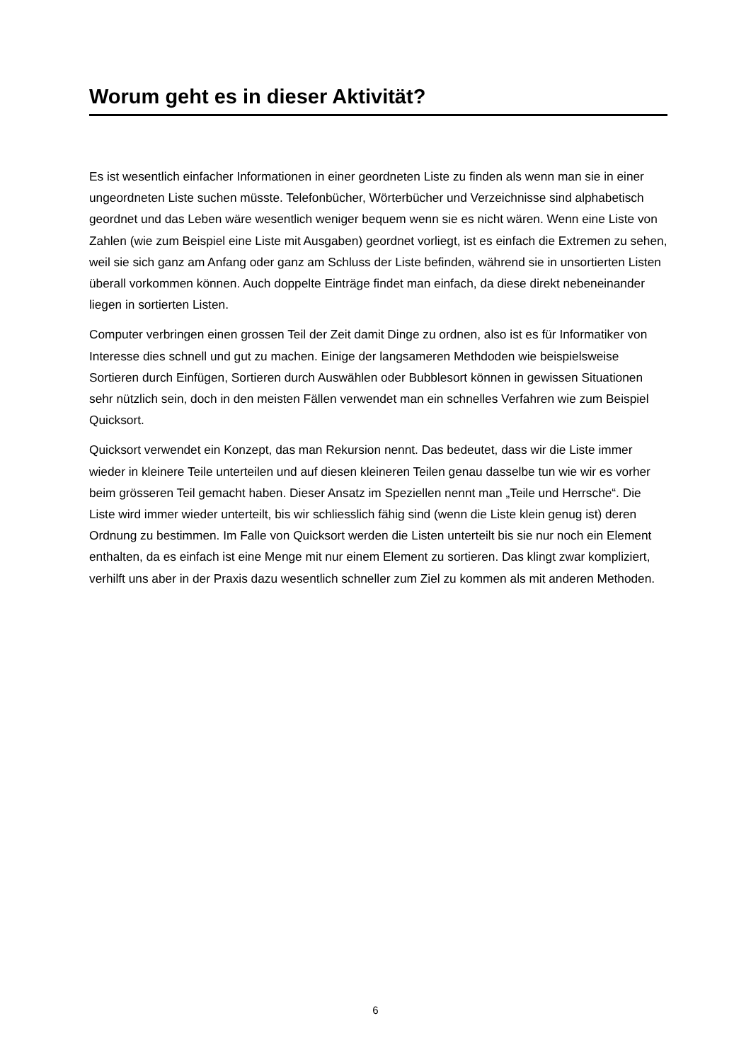Worum geht es in dieser Aktivität?
Es ist wesentlich einfacher Informationen in einer geordneten Liste zu finden als wenn man sie in einer ungeordneten Liste suchen müsste. Telefonbücher, Wörterbücher und Verzeichnisse sind alphabetisch geordnet und das Leben wäre wesentlich weniger bequem wenn sie es nicht wären. Wenn eine Liste von Zahlen (wie zum Beispiel eine Liste mit Ausgaben) geordnet vorliegt, ist es einfach die Extremen zu sehen, weil sie sich ganz am Anfang oder ganz am Schluss der Liste befinden, während sie in unsortierten Listen überall vorkommen können. Auch doppelte Einträge findet man einfach, da diese direkt nebeneinander liegen in sortierten Listen.
Computer verbringen einen grossen Teil der Zeit damit Dinge zu ordnen, also ist es für Informatiker von Interesse dies schnell und gut zu machen. Einige der langsameren Methdoden wie beispielsweise Sortieren durch Einfügen, Sortieren durch Auswählen oder Bubblesort können in gewissen Situationen sehr nützlich sein, doch in den meisten Fällen verwendet man ein schnelles Verfahren wie zum Beispiel Quicksort.
Quicksort verwendet ein Konzept, das man Rekursion nennt. Das bedeutet, dass wir die Liste immer wieder in kleinere Teile unterteilen und auf diesen kleineren Teilen genau dasselbe tun wie wir es vorher beim grösseren Teil gemacht haben. Dieser Ansatz im Speziellen nennt man „Teile und Herrsche“. Die Liste wird immer wieder unterteilt, bis wir schliesslich fähig sind (wenn die Liste klein genug ist) deren Ordnung zu bestimmen. Im Falle von Quicksort werden die Listen unterteilt bis sie nur noch ein Element enthalten, da es einfach ist eine Menge mit nur einem Element zu sortieren. Das klingt zwar kompliziert, verhilft uns aber in der Praxis dazu wesentlich schneller zum Ziel zu kommen als mit anderen Methoden.
6